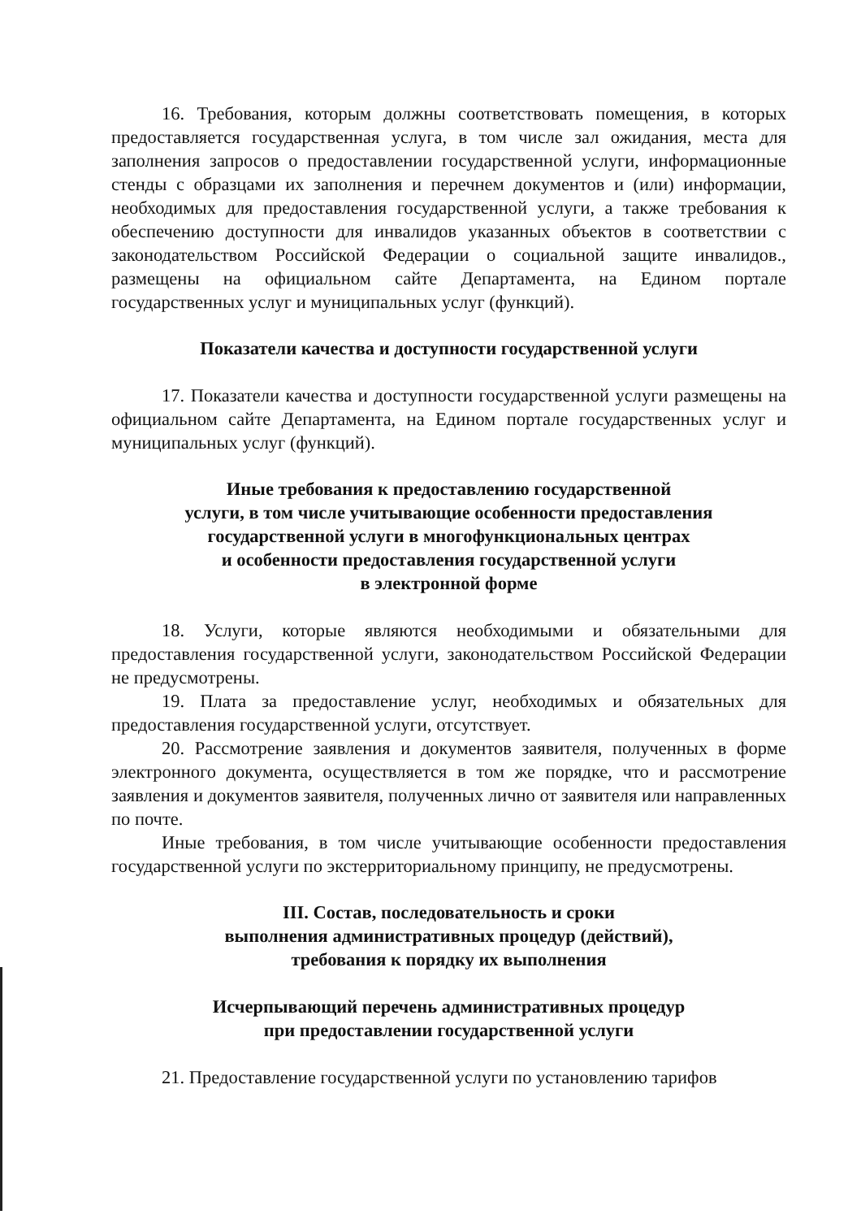16. Требования, которым должны соответствовать помещения, в которых предоставляется государственная услуга, в том числе зал ожидания, места для заполнения запросов о предоставлении государственной услуги, информационные стенды с образцами их заполнения и перечнем документов и (или) информации, необходимых для предоставления государственной услуги, а также требования к обеспечению доступности для инвалидов указанных объектов в соответствии с законодательством Российской Федерации о социальной защите инвалидов., размещены на официальном сайте Департамента, на Едином портале государственных услуг и муниципальных услуг (функций).
Показатели качества и доступности государственной услуги
17. Показатели качества и доступности государственной услуги размещены на официальном сайте Департамента, на Едином портале государственных услуг и муниципальных услуг (функций).
Иные требования к предоставлению государственной
услуги, в том числе учитывающие особенности предоставления
государственной услуги в многофункциональных центрах
и особенности предоставления государственной услуги
в электронной форме
18. Услуги, которые являются необходимыми и обязательными для предоставления государственной услуги, законодательством Российской Федерации не предусмотрены.
19. Плата за предоставление услуг, необходимых и обязательных для предоставления государственной услуги, отсутствует.
20. Рассмотрение заявления и документов заявителя, полученных в форме электронного документа, осуществляется в том же порядке, что и рассмотрение заявления и документов заявителя, полученных лично от заявителя или направленных по почте.
Иные требования, в том числе учитывающие особенности предоставления государственной услуги по экстерриториальному принципу, не предусмотрены.
III. Состав, последовательность и сроки
выполнения административных процедур (действий),
требования к порядку их выполнения
Исчерпывающий перечень административных процедур
при предоставлении государственной услуги
21. Предоставление государственной услуги по установлению тарифов